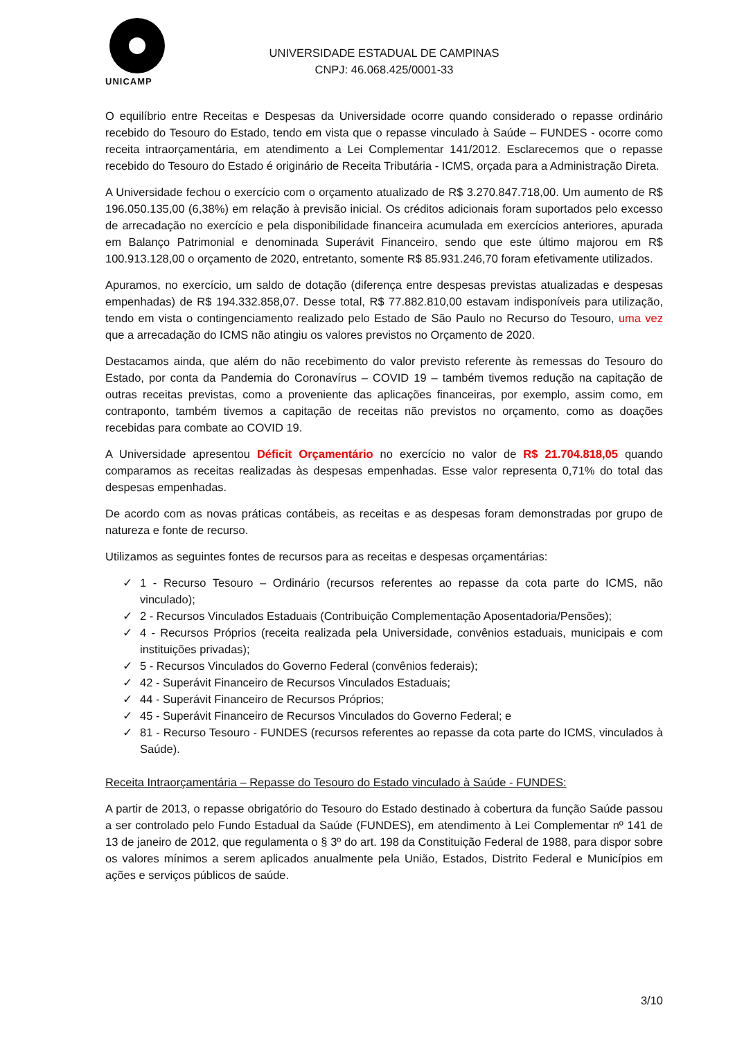UNICAMP
UNIVERSIDADE ESTADUAL DE CAMPINAS
CNPJ: 46.068.425/0001-33
O equilíbrio entre Receitas e Despesas da Universidade ocorre quando considerado o repasse ordinário recebido do Tesouro do Estado, tendo em vista que o repasse vinculado à Saúde – FUNDES - ocorre como receita intraorçamentária, em atendimento a Lei Complementar 141/2012. Esclarecemos que o repasse recebido do Tesouro do Estado é originário de Receita Tributária - ICMS, orçada para a Administração Direta.
A Universidade fechou o exercício com o orçamento atualizado de R$ 3.270.847.718,00. Um aumento de R$ 196.050.135,00 (6,38%) em relação à previsão inicial. Os créditos adicionais foram suportados pelo excesso de arrecadação no exercício e pela disponibilidade financeira acumulada em exercícios anteriores, apurada em Balanço Patrimonial e denominada Superávit Financeiro, sendo que este último majorou em R$ 100.913.128,00 o orçamento de 2020, entretanto, somente R$ 85.931.246,70 foram efetivamente utilizados.
Apuramos, no exercício, um saldo de dotação (diferença entre despesas previstas atualizadas e despesas empenhadas) de R$ 194.332.858,07. Desse total, R$ 77.882.810,00 estavam indisponíveis para utilização, tendo em vista o contingenciamento realizado pelo Estado de São Paulo no Recurso do Tesouro, uma vez que a arrecadação do ICMS não atingiu os valores previstos no Orçamento de 2020.
Destacamos ainda, que além do não recebimento do valor previsto referente às remessas do Tesouro do Estado, por conta da Pandemia do Coronavírus – COVID 19 – também tivemos redução na capitação de outras receitas previstas, como a proveniente das aplicações financeiras, por exemplo, assim como, em contraponto, também tivemos a capitação de receitas não previstos no orçamento, como as doações recebidas para combate ao COVID 19.
A Universidade apresentou Déficit Orçamentário no exercício no valor de R$ 21.704.818,05 quando comparamos as receitas realizadas às despesas empenhadas. Esse valor representa 0,71% do total das despesas empenhadas.
De acordo com as novas práticas contábeis, as receitas e as despesas foram demonstradas por grupo de natureza e fonte de recurso.
Utilizamos as seguintes fontes de recursos para as receitas e despesas orçamentárias:
✓ 1 - Recurso Tesouro – Ordinário (recursos referentes ao repasse da cota parte do ICMS, não vinculado);
✓ 2 - Recursos Vinculados Estaduais (Contribuição Complementação Aposentadoria/Pensões);
✓ 4 - Recursos Próprios (receita realizada pela Universidade, convênios estaduais, municipais e com instituições privadas);
✓ 5 - Recursos Vinculados do Governo Federal (convênios federais);
✓ 42 - Superávit Financeiro de Recursos Vinculados Estaduais;
✓ 44 - Superávit Financeiro de Recursos Próprios;
✓ 45 - Superávit Financeiro de Recursos Vinculados do Governo Federal; e
✓ 81 - Recurso Tesouro - FUNDES (recursos referentes ao repasse da cota parte do ICMS, vinculados à Saúde).
Receita Intraorçamentária – Repasse do Tesouro do Estado vinculado à Saúde - FUNDES:
A partir de 2013, o repasse obrigatório do Tesouro do Estado destinado à cobertura da função Saúde passou a ser controlado pelo Fundo Estadual da Saúde (FUNDES), em atendimento à Lei Complementar nº 141 de 13 de janeiro de 2012, que regulamenta o § 3º do art. 198 da Constituição Federal de 1988, para dispor sobre os valores mínimos a serem aplicados anualmente pela União, Estados, Distrito Federal e Municípios em ações e serviços públicos de saúde.
3/10